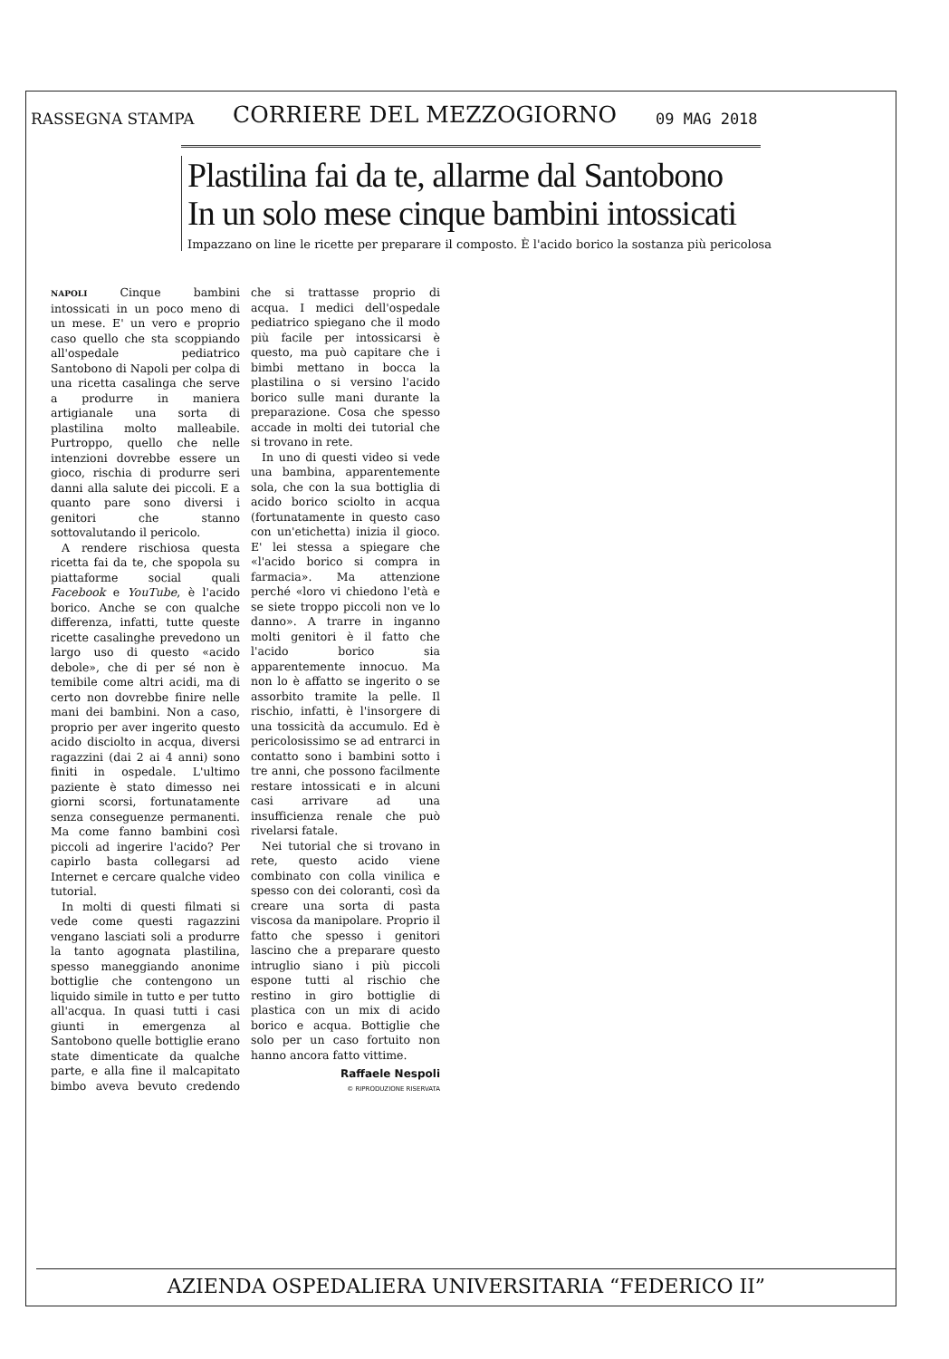RASSEGNA STAMPA CORRIERE DEL MEZZOGIORNO 09 MAG 2018
Plastilina fai da te, allarme dal Santobono
In un solo mese cinque bambini intossicati
Impazzano on line le ricette per preparare il composto. È l'acido borico la sostanza più pericolosa
NAPOLI Cinque bambini intossicati in un poco meno di un mese. E' un vero e proprio caso quello che sta scoppiando all'ospedale pediatrico Santobono di Napoli per colpa di una ricetta casalinga che serve a produrre in maniera artigianale una sorta di plastilina molto malleabile. Purtroppo, quello che nelle intenzioni dovrebbe essere un gioco, rischia di produrre seri danni alla salute dei piccoli. E a quanto pare sono diversi i genitori che stanno sottovalutando il pericolo.
A rendere rischiosa questa ricetta fai da te, che spopola su piattaforme social quali Facebook e YouTube, è l'acido borico. Anche se con qualche differenza, infatti, tutte queste ricette casalinghe prevedono un largo uso di questo «acido debole», che di per sé non è temibile come altri acidi, ma di certo non dovrebbe finire nelle mani dei bambini. Non a caso, proprio per aver ingerito questo acido disciolto in acqua, diversi ragazzini (dai 2 ai 4 anni) sono finiti in ospedale. L'ultimo paziente è stato dimesso nei giorni scorsi, fortunatamente senza conseguenze permanenti. Ma come fanno bambini così piccoli ad ingerire l'acido? Per capirlo basta collegarsi ad Internet e cercare qualche video tutorial.
In molti di questi filmati si vede come questi ragazzini vengano lasciati soli a produrre la tanto agognata plastilina, spesso maneggiando anonime bottiglie che contengono un liquido simile in tutto e per tutto all'acqua. In quasi tutti i casi giunti in emergenza al Santobono quelle bottiglie erano state dimenticate da qualche parte, e alla fine il malcapitato bimbo aveva bevuto credendo che si trattasse proprio di acqua. I medici dell'ospedale pediatrico spiegano che il modo più facile per intossicarsi è questo, ma può capitare che i bimbi mettano in bocca la plastilina o si versino l'acido borico sulle mani durante la preparazione. Cosa che spesso accade in molti dei tutorial che si trovano in rete.
In uno di questi video si vede una bambina, apparentemente sola, che con la sua bottiglia di acido borico sciolto in acqua (fortunatamente in questo caso con un'etichetta) inizia il gioco. E' lei stessa a spiegare che «l'acido borico si compra in farmacia». Ma attenzione perché «loro vi chiedono l'età e se siete troppo piccoli non ve lo danno». A trarre in inganno molti genitori è il fatto che l'acido borico sia apparentemente innocuo. Ma non lo è affatto se ingerito o se assorbito tramite la pelle. Il rischio, infatti, è l'insorgere di una tossicità da accumulo. Ed è pericolosissimo se ad entrarci in contatto sono i bambini sotto i tre anni, che possono facilmente restare intossicati e in alcuni casi arrivare ad una insufficienza renale che può rivelarsi fatale.
Nei tutorial che si trovano in rete, questo acido viene combinato con colla vinilica e spesso con dei coloranti, così da creare una sorta di pasta viscosa da manipolare. Proprio il fatto che spesso i genitori lascino che a preparare questo intruglio siano i più piccoli espone tutti al rischio che restino in giro bottiglie di plastica con un mix di acido borico e acqua. Bottiglie che solo per un caso fortuito non hanno ancora fatto vittime.
Raffaele Nespoli
© RIPRODUZIONE RISERVATA
AZIENDA OSPEDALIERA UNIVERSITARIA “FEDERICO II”